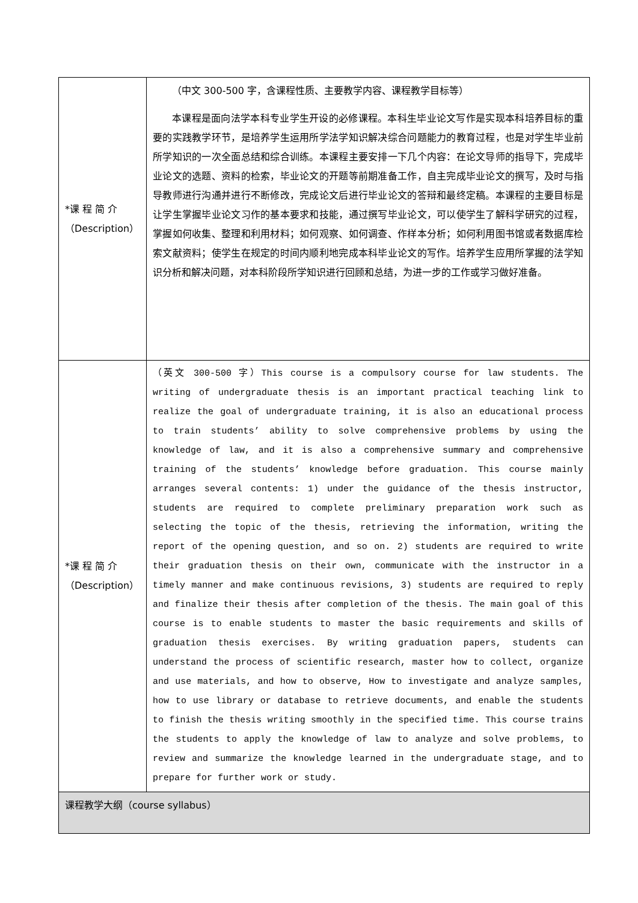| *课 程 简 介 （Description） | （中文 300-500 字，含课程性质、主要教学内容、课程教学目标等） 本课程是面向法学本科专业学生开设的必修课程。本科生毕业论文写作是实现本科培养目标的重要的实践教学环节，是培养学生运用所学法学知识解决综合问题能力的教育过程，也是对学生毕业前所学知识的一次全面总结和综合训练。本课程主要安排一下几个内容：在论文导师的指导下，完成毕业论文的选题、资料的检索，毕业论文的开题等前期准备工作，自主完成毕业论文的撰写，及时与指导教师进行沟通并进行不断修改，完成论文后进行毕业论文的答辩和最终定稿。本课程的主要目标是让学生掌握毕业论文习作的基本要求和技能，通过撰写毕业论文，可以使学生了解科学研究的过程，掌握如何收集、整理和利用材料；如何观察、如何调查、作样本分析；如何利用图书馆或者数据库检索文献资料；使学生在规定的时间内顺利地完成本科毕业论文的写作。培养学生应用所掌握的法学知识分析和解决问题，对本科阶段所学知识进行回顾和总结，为进一步的工作或学习做好准备。 |
| *课 程 简 介 （Description） | （英文 300-500 字）This course is a compulsory course for law students. The writing of undergraduate thesis is an important practical teaching link to realize the goal of undergraduate training, it is also an educational process to train students’ ability to solve comprehensive problems by using the knowledge of law, and it is also a comprehensive summary and comprehensive training of the students’ knowledge before graduation. This course mainly arranges several contents: 1) under the guidance of the thesis instructor, students are required to complete preliminary preparation work such as selecting the topic of the thesis, retrieving the information, writing the report of the opening question, and so on. 2) students are required to write their graduation thesis on their own, communicate with the instructor in a timely manner and make continuous revisions, 3) students are required to reply and finalize their thesis after completion of the thesis. The main goal of this course is to enable students to master the basic requirements and skills of graduation thesis exercises. By writing graduation papers, students can understand the process of scientific research, master how to collect, organize and use materials, and how to observe, How to investigate and analyze samples, how to use library or database to retrieve documents, and enable the students to finish the thesis writing smoothly in the specified time. This course trains the students to apply the knowledge of law to analyze and solve problems, to review and summarize the knowledge learned in the undergraduate stage, and to prepare for further work or study. |
| 课程教学大纲（course syllabus） | |